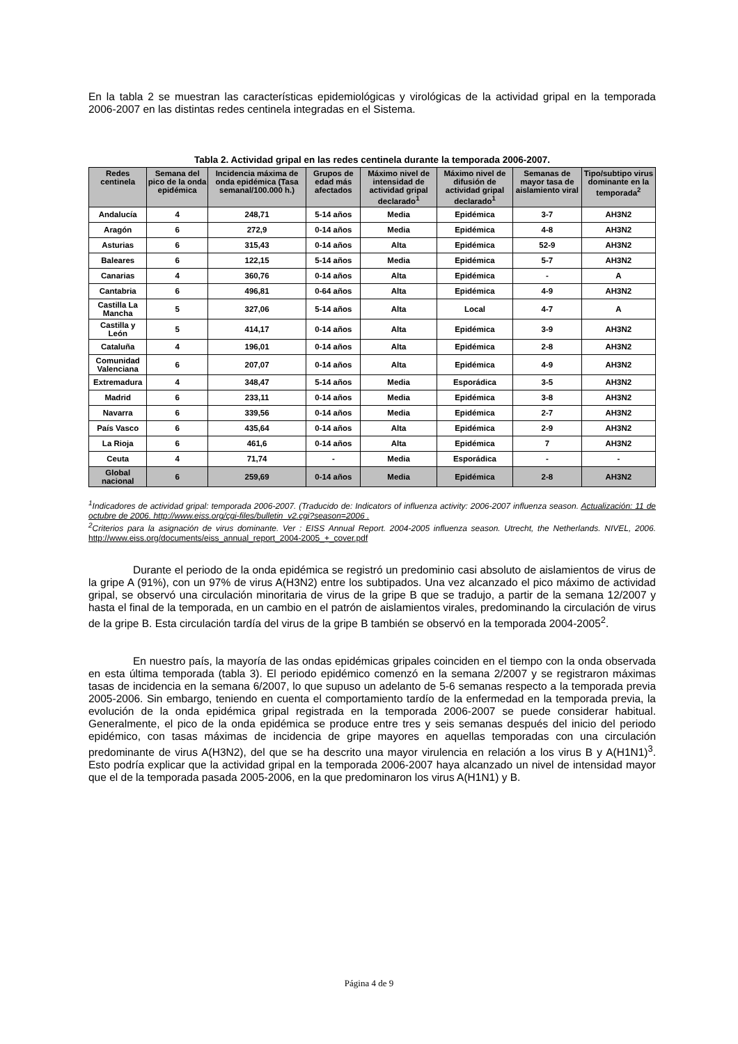En la tabla 2 se muestran las características epidemiológicas y virológicas de la actividad gripal en la temporada 2006-2007 en las distintas redes centinela integradas en el Sistema.
Tabla 2. Actividad gripal en las redes centinela durante la temporada 2006-2007.
| Redes centinela | Semana del pico de la onda epidémica | Incidencia máxima de onda epidémica (Tasa semanal/100.000 h.) | Grupos de edad más afectados | Máximo nivel de intensidad de actividad gripal declarado<sup>1</sup> | Máximo nivel de difusión de actividad gripal declarado<sup>1</sup> | Semanas de mayor tasa de aislamiento viral | Tipo/subtipo virus dominante en la temporada<sup>2</sup> |
| --- | --- | --- | --- | --- | --- | --- | --- |
| Andalucía | 4 | 248,71 | 5-14 años | Media | Epidémica | 3-7 | AH3N2 |
| Aragón | 6 | 272,9 | 0-14 años | Media | Epidémica | 4-8 | AH3N2 |
| Asturias | 6 | 315,43 | 0-14 años | Alta | Epidémica | 52-9 | AH3N2 |
| Baleares | 6 | 122,15 | 5-14 años | Media | Epidémica | 5-7 | AH3N2 |
| Canarias | 4 | 360,76 | 0-14 años | Alta | Epidémica | - | A |
| Cantabria | 6 | 496,81 | 0-64 años | Alta | Epidémica | 4-9 | AH3N2 |
| Castilla La Mancha | 5 | 327,06 | 5-14 años | Alta | Local | 4-7 | A |
| Castilla y León | 5 | 414,17 | 0-14 años | Alta | Epidémica | 3-9 | AH3N2 |
| Cataluña | 4 | 196,01 | 0-14 años | Alta | Epidémica | 2-8 | AH3N2 |
| Comunidad Valenciana | 6 | 207,07 | 0-14 años | Alta | Epidémica | 4-9 | AH3N2 |
| Extremadura | 4 | 348,47 | 5-14 años | Media | Esporádica | 3-5 | AH3N2 |
| Madrid | 6 | 233,11 | 0-14 años | Media | Epidémica | 3-8 | AH3N2 |
| Navarra | 6 | 339,56 | 0-14 años | Media | Epidémica | 2-7 | AH3N2 |
| País Vasco | 6 | 435,64 | 0-14 años | Alta | Epidémica | 2-9 | AH3N2 |
| La Rioja | 6 | 461,6 | 0-14 años | Alta | Epidémica | 7 | AH3N2 |
| Ceuta | 4 | 71,74 | - | Media | Esporádica | - | - |
| Global nacional | 6 | 259,69 | 0-14 años | Media | Epidémica | 2-8 | AH3N2 |
<sup>1</sup> Indicadores de actividad gripal: temporada 2006-2007. (Traducido de: Indicators of influenza activity: 2006-2007 influenza season. Actualización: 11 de octubre de 2006. http://www.eiss.org/cgi-files/bulletin_v2.cgi?season=2006 .
<sup>2</sup> Criterios para la asignación de virus dominante. Ver : EISS Annual Report. 2004-2005 influenza season. Utrecht, the Netherlands. NIVEL, 2006. http://www.eiss.org/documents/eiss_annual_report_2004-2005_+_cover.pdf
Durante el periodo de la onda epidémica se registró un predominio casi absoluto de aislamientos de virus de la gripe A (91%), con un 97% de virus A(H3N2) entre los subtipados. Una vez alcanzado el pico máximo de actividad gripal, se observó una circulación minoritaria de virus de la gripe B que se tradujo, a partir de la semana 12/2007 y hasta el final de la temporada, en un cambio en el patrón de aislamientos virales, predominando la circulación de virus de la gripe B. Esta circulación tardía del virus de la gripe B también se observó en la temporada 2004-2005<sup>2</sup>.
En nuestro país, la mayoría de las ondas epidémicas gripales coinciden en el tiempo con la onda observada en esta última temporada (tabla 3). El periodo epidémico comenzó en la semana 2/2007 y se registraron máximas tasas de incidencia en la semana 6/2007, lo que supuso un adelanto de 5-6 semanas respecto a la temporada previa 2005-2006. Sin embargo, teniendo en cuenta el comportamiento tardío de la enfermedad en la temporada previa, la evolución de la onda epidémica gripal registrada en la temporada 2006-2007 se puede considerar habitual. Generalmente, el pico de la onda epidémica se produce entre tres y seis semanas después del inicio del periodo epidémico, con tasas máximas de incidencia de gripe mayores en aquellas temporadas con una circulación predominante de virus A(H3N2), del que se ha descrito una mayor virulencia en relación a los virus B y A(H1N1)<sup>3</sup>. Esto podría explicar que la actividad gripal en la temporada 2006-2007 haya alcanzado un nivel de intensidad mayor que el de la temporada pasada 2005-2006, en la que predominaron los virus A(H1N1) y B.
Página 4 de 9